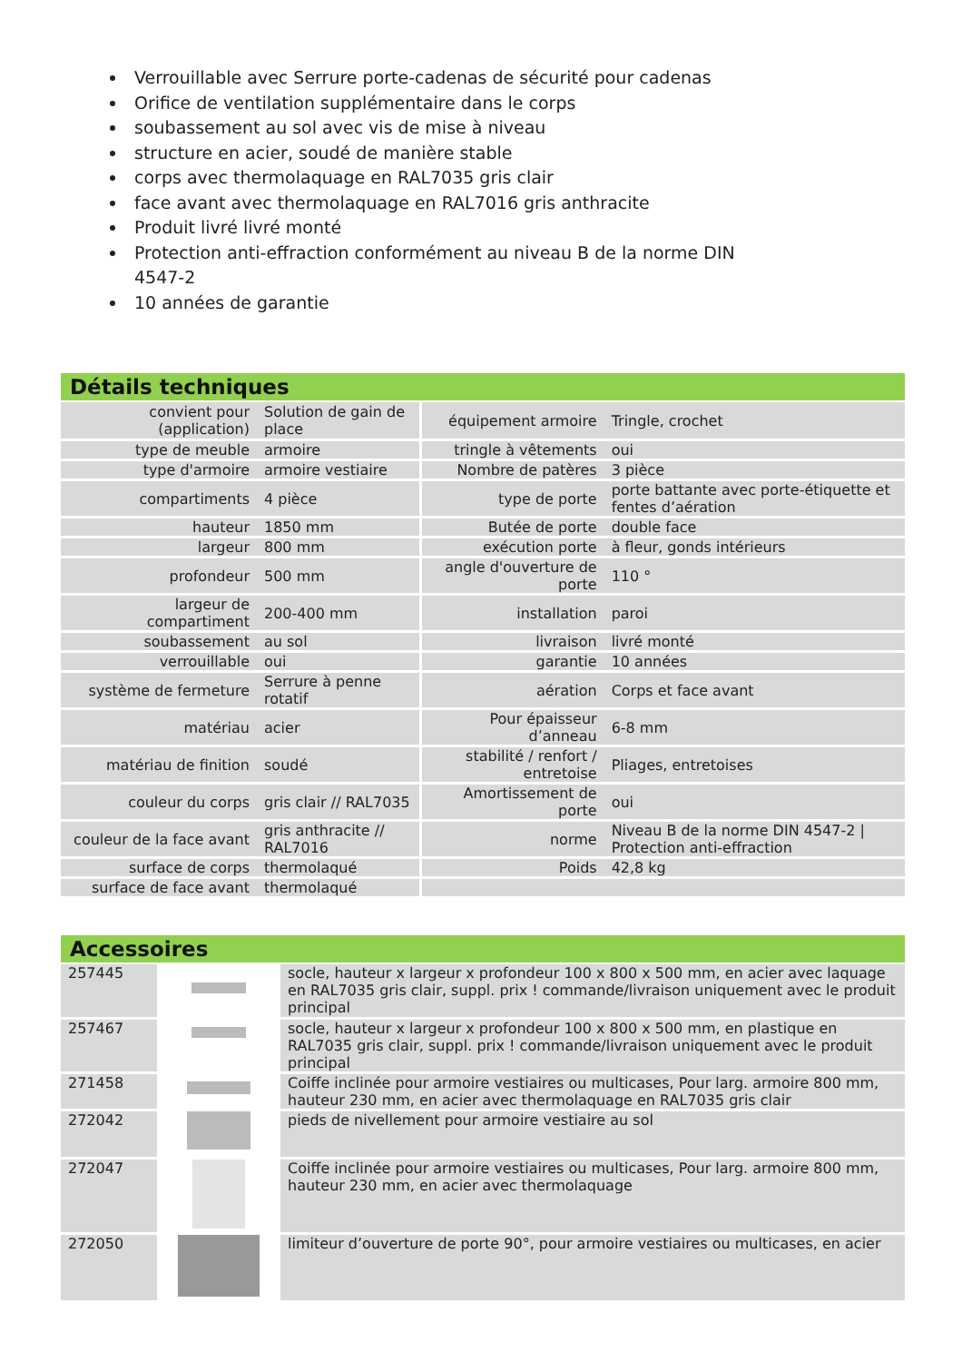Verrouillable avec Serrure porte-cadenas de sécurité pour cadenas
Orifice de ventilation supplémentaire dans le corps
soubassement au sol avec vis de mise à niveau
structure en acier, soudé de manière stable
corps avec thermolaquage en RAL7035 gris clair
face avant avec thermolaquage en RAL7016 gris anthracite
Produit livré livré monté
Protection anti-effraction conformément au niveau B de la norme DIN 4547-2
10 années de garantie
Détails techniques
| convient pour (application) | Solution de gain de place | équipement armoire | Tringle, crochet |
| type de meuble | armoire | tringle à vêtements | oui |
| type d'armoire | armoire vestiaire | Nombre de patères | 3 pièce |
| compartiments | 4 pièce | type de porte | porte battante avec porte-étiquette et fentes d’aération |
| hauteur | 1850 mm | Butée de porte | double face |
| largeur | 800 mm | exécution porte | à fleur, gonds intérieurs |
| profondeur | 500 mm | angle d'ouverture de porte | 110 ° |
| largeur de compartiment | 200-400 mm | installation | paroi |
| soubassement | au sol | livraison | livré monté |
| verrouillable | oui | garantie | 10 années |
| système de fermeture | Serrure à penne rotatif | aération | Corps et face avant |
| matériau | acier | Pour épaisseur d’anneau | 6-8 mm |
| matériau de finition | soudé | stabilité / renfort / entretoise | Pliages, entretoises |
| couleur du corps | gris clair // RAL7035 | Amortissement de porte | oui |
| couleur de la face avant | gris anthracite // RAL7016 | norme | Niveau B de la norme DIN 4547-2 / Protection anti-effraction |
| surface de corps | thermolaqué | Poids | 42,8 kg |
| surface de face avant | thermolaqué | | |
Accessoires
| 257445 | | socle, hauteur x largeur x profondeur 100 x 800 x 500 mm, en acier avec laquage en RAL7035 gris clair, suppl. prix ! commande/livraison uniquement avec le produit principal |
| 257467 | | socle, hauteur x largeur x profondeur 100 x 800 x 500 mm, en plastique en RAL7035 gris clair, suppl. prix ! commande/livraison uniquement avec le produit principal |
| 271458 | | Coiffe inclinée pour armoire vestiaires ou multicases, Pour larg. armoire 800 mm, hauteur 230 mm, en acier avec thermolaquage en RAL7035 gris clair |
| 272042 | | pieds de nivellement pour armoire vestiaire au sol |
| 272047 | | Coiffe inclinée pour armoire vestiaires ou multicases, Pour larg. armoire 800 mm, hauteur 230 mm, en acier avec thermolaquage |
| 272050 | | limiteur d’ouverture de porte 90°, pour armoire vestiaires ou multicases, en acier |